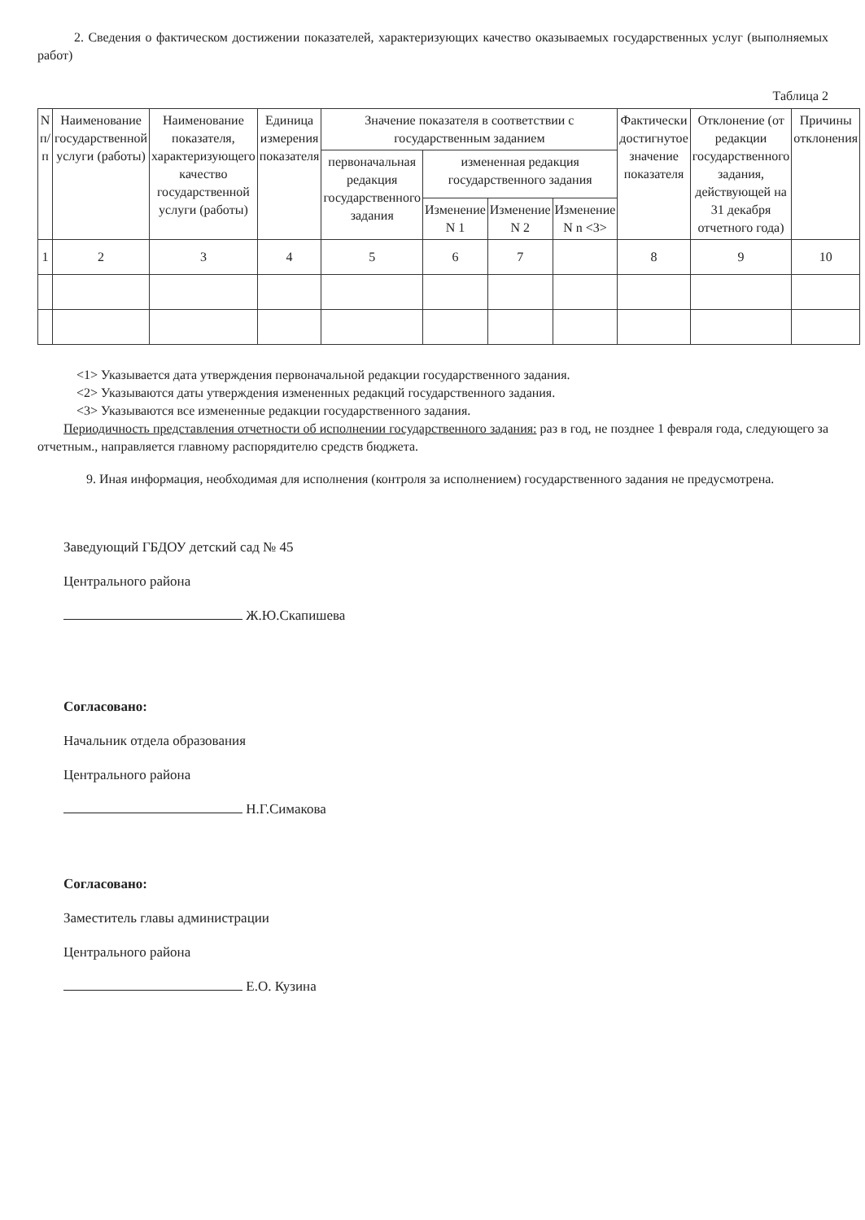2. Сведения о фактическом достижении показателей, характеризующих качество оказываемых государственных услуг (выполняемых работ)
Таблица 2
| N п/п | Наименование государственной услуги (работы) | Наименование показателя, характеризующего качество государственной услуги (работы) | Единица измерения показателя | Значение показателя в соответствии с государственным заданием | | | | Фактически достигнутое значение показателя | Отклонение (от редакции государственного задания, действующей на 31 декабря отчетного года) | Причины отклонения |
| --- | --- | --- | --- | --- | --- | --- | --- | --- | --- | --- |
| | | | | первоначальная редакция государственного задания | измененная редакция государственного задания | | | | | |
| | | | | | Изменение N 1 | Изменение N 2 | Изменение N n <3> | | | |
| 1 | 2 | 3 | 4 | 5 | 6 | 7 | | 8 | 9 | 10 |
<1> Указывается дата утверждения первоначальной редакции государственного задания.
<2> Указываются даты утверждения измененных редакций государственного задания.
<3> Указываются все измененные редакции государственного задания.
Периодичность представления отчетности об исполнении государственного задания: раз в год, не позднее 1 февраля года, следующего за отчетным., направляется главному распорядителю средств бюджета.
9. Иная информация, необходимая для исполнения (контроля за исполнением) государственного задания не предусмотрена.
Заведующий ГБДОУ детский сад № 45
Центрального района
Ж.Ю.Скапишева
Согласовано:
Начальник отдела образования
Центрального района
Н.Г.Симакова
Согласовано:
Заместитель главы администрации
Центрального района
Е.О. Кузина